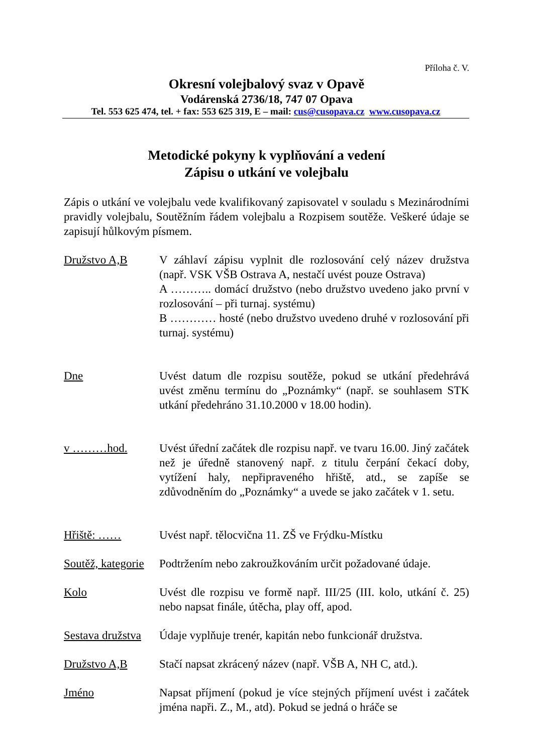Příloha č. V.
Okresní volejbalový svaz v Opavě
Vodárenská 2736/18, 747 07 Opava
Tel. 553 625 474, tel. + fax: 553 625 319, E – mail: cus@cusopava.cz www.cusopava.cz
Metodické pokyny k vyplňování a vedení
Zápisu o utkání ve volejbalu
Zápis o utkání ve volejbalu vede kvalifikovaný zapisovatel v souladu s Mezinárodními pravidly volejbalu, Soutěžním řádem volejbalu a Rozpisem soutěže. Veškeré údaje se zapisují hůlkovým písmem.
Družstvo A,B V záhlaví zápisu vyplnit dle rozlosování celý název družstva (např. VSK VŠB Ostrava A, nestačí uvést pouze Ostrava)
A ……….. domácí družstvo (nebo družstvo uvedeno jako první v rozlosování – při turnaj. systému)
B ………… hosté (nebo družstvo uvedeno druhé v rozlosování při turnaj. systému)
Dne Uvést datum dle rozpisu soutěže, pokud se utkání předehrává uvést změnu termínu do „Poznámky“ (např. se souhlasem STK utkání předehráno 31.10.2000 v 18.00 hodin).
v ………hod. Uvést úřední začátek dle rozpisu např. ve tvaru 16.00. Jiný začátek než je úředně stanovený např. z titulu čerpání čekací doby, vytížení haly, nepřipraveného hřiště, atd., se zapíše se zdůvodněním do „Poznámky“ a uvede se jako začátek v 1. setu.
Hřiště: …… Uvést např. tělocvična 11. ZŠ ve Frýdku-Místku
Soutěž, kategorie
Podtržením nebo zakroužkováním určit požadované údaje.
Kolo Uvést dle rozpisu ve formě např. III/25 (III. kolo, utkání č. 25) nebo napsat finále, útěcha, play off, apod.
Sestava družstva
Údaje vyplňuje trenér, kapitán nebo funkcionář družstva.
Družstvo A,B Stačí napsat zkrácený název (např. VŠB A, NH C, atd.).
Jméno Napsat příjmení (pokud je více stejných příjmení uvést i začátek jména napři. Z., M., atd). Pokud se jedná o hráče se